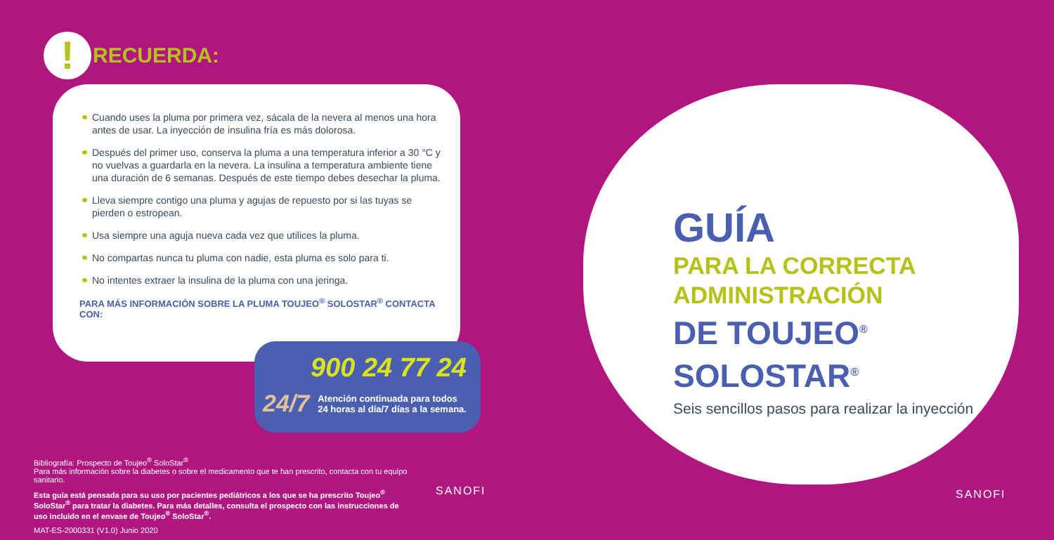!
RECUERDA:
Cuando uses la pluma por primera vez, sácala de la nevera al menos una hora antes de usar. La inyección de insulina fría es más dolorosa.
Después del primer uso, conserva la pluma a una temperatura inferior a 30 °C y no vuelvas a guardarla en la nevera. La insulina a temperatura ambiente tiene una duración de 6 semanas. Después de este tiempo debes desechar la pluma.
Lleva siempre contigo una pluma y agujas de repuesto por si las tuyas se pierden o estropean.
Usa siempre una aguja nueva cada vez que utilices la pluma.
No compartas nunca tu pluma con nadie, esta pluma es solo para ti.
No intentes extraer la insulina de la pluma con una jeringa.
PARA MÁS INFORMACIÓN SOBRE LA PLUMA TOUJEO<sup>®</sup> SOLOSTAR<sup>®</sup> CONTACTA CON:
900 24 77 24
24/7
Atención continuada para todos
24 horas al día/7 días a la semana.
Bibliografía: Prospecto de Toujeo<sup>®</sup> SoloStar<sup>®</sup>
Para más información sobre la diabetes o sobre el medicamento que te han prescrito, contacta con tu equipo sanitario.
Esta guía está pensada para su uso por pacientes pediátricos a los que se ha prescrito Toujeo<sup>®</sup> SoloStar<sup>®</sup> para tratar la diabetes. Para más detalles, consulta el prospecto con las instrucciones de uso incluido en el envase de Toujeo<sup>®</sup> SoloStar<sup>®</sup>.
MAT-ES-2000331 (V1.0) Junio 2020
SANOFI
SANOFI
GUÍA
PARA LA CORRECTA
ADMINISTRACIÓN
DE TOUJEO<sup>®</sup>
SOLOSTAR<sup>®</sup>
Seis sencillos pasos para realizar la inyección